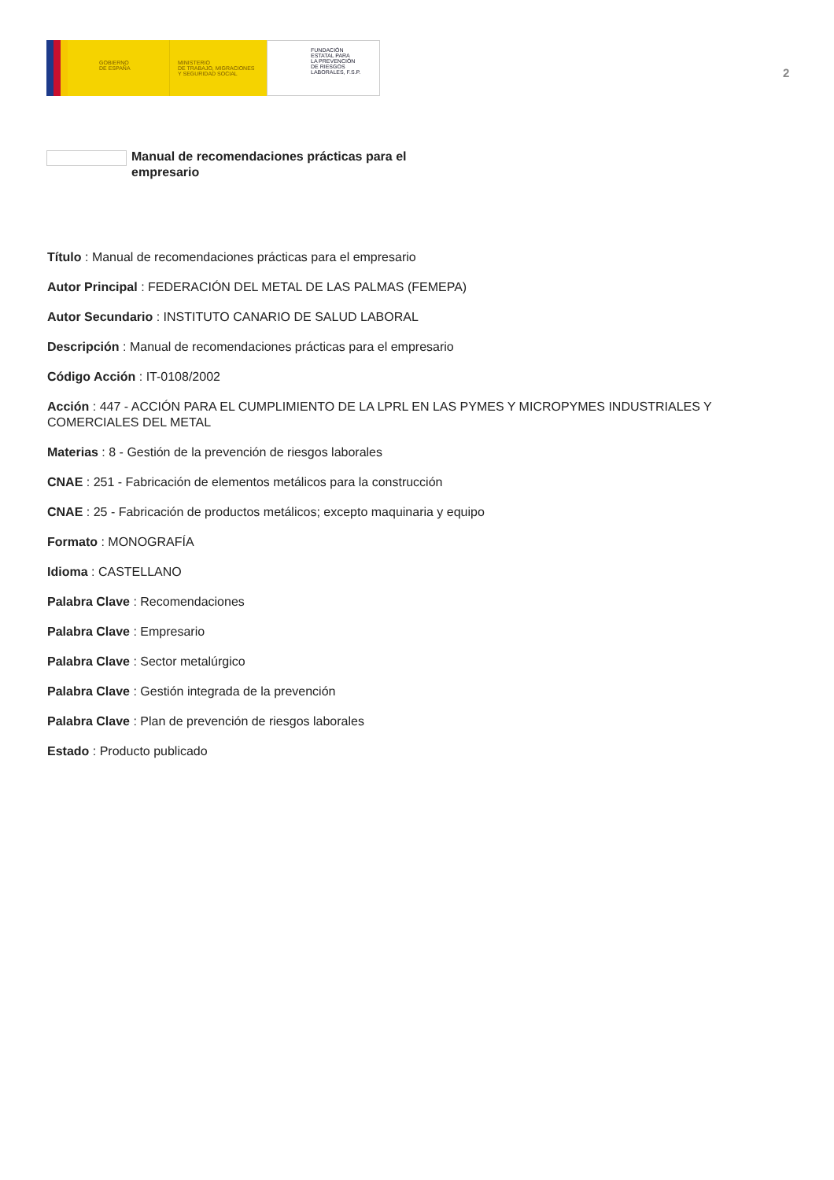GOBIERNO
DE ESPAÑA
MINISTERIO
DE TRABAJO, MIGRACIONES
Y SEGURIDAD SOCIAL
FUNDACIÓN
ESTATAL PARA
LA PREVENCIÓN
DE RIESGOS
LABORALES, F.S.P.
2
Manual de recomendaciones prácticas para el empresario
Título : Manual de recomendaciones prácticas para el empresario
Autor Principal : FEDERACIÓN DEL METAL DE LAS PALMAS (FEMEPA)
Autor Secundario : INSTITUTO CANARIO DE SALUD LABORAL
Descripción : Manual de recomendaciones prácticas para el empresario
Código Acción : IT-0108/2002
Acción : 447 - ACCIÓN PARA EL CUMPLIMIENTO DE LA LPRL EN LAS PYMES Y MICROPYMES INDUSTRIALES Y COMERCIALES DEL METAL
Materias : 8 - Gestión de la prevención de riesgos laborales
CNAE : 251 - Fabricación de elementos metálicos para la construcción
CNAE : 25 - Fabricación de productos metálicos; excepto maquinaria y equipo
Formato : MONOGRAFÍA
Idioma : CASTELLANO
Palabra Clave : Recomendaciones
Palabra Clave : Empresario
Palabra Clave : Sector metalúrgico
Palabra Clave : Gestión integrada de la prevención
Palabra Clave : Plan de prevención de riesgos laborales
Estado : Producto publicado